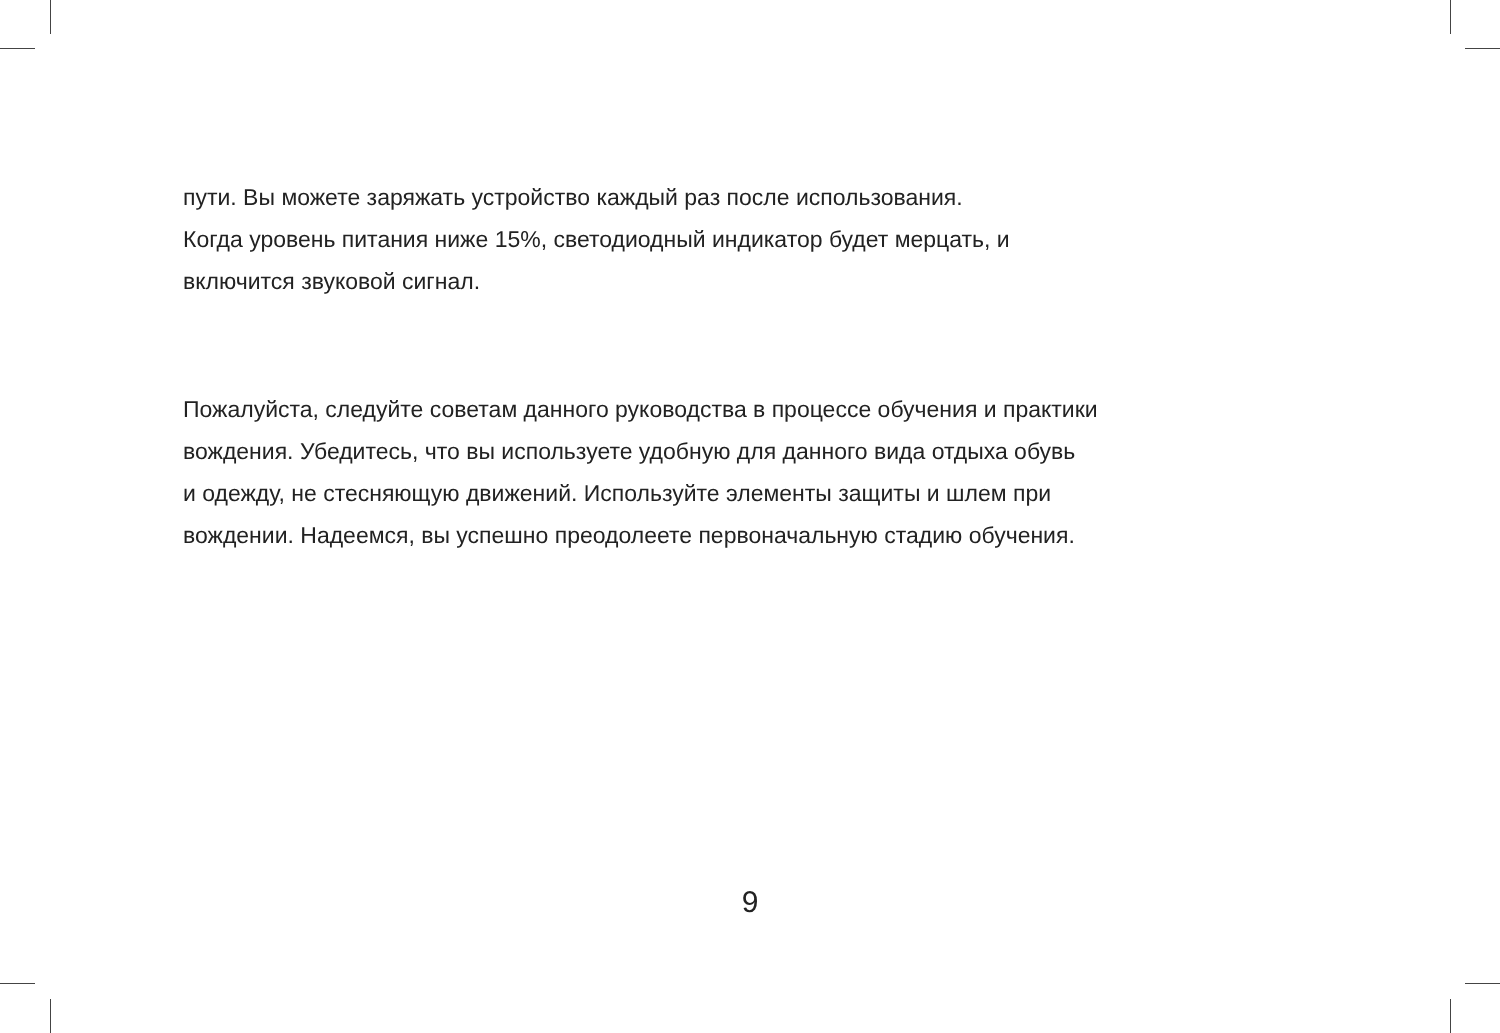пути. Вы можете заряжать устройство каждый раз после использования.
Когда уровень питания ниже 15%, светодиодный индикатор будет мерцать, и
включится звуковой сигнал.
Пожалуйста, следуйте советам данного руководства в процессе обучения и практики
вождения. Убедитесь, что вы используете удобную для данного вида отдыха обувь
и одежду, не стесняющую движений. Используйте элементы защиты и шлем при
вождении. Надеемся, вы успешно преодолеете первоначальную стадию обучения.
9